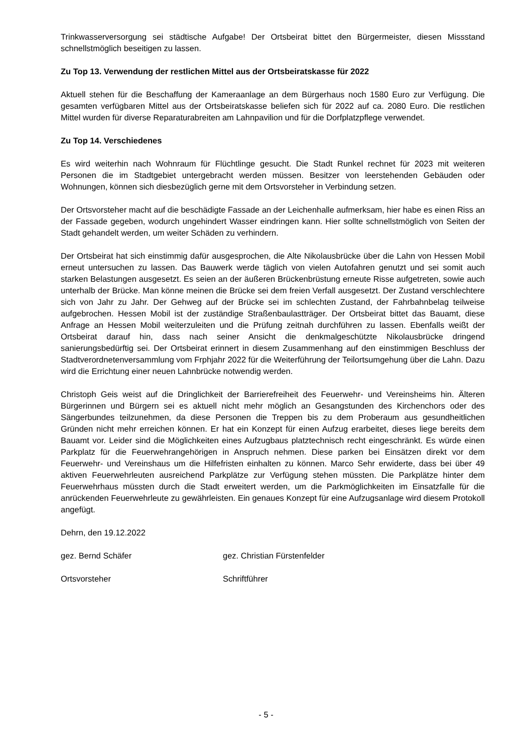Trinkwasserversorgung sei städtische Aufgabe! Der Ortsbeirat bittet den Bürgermeister, diesen Missstand schnellstmöglich beseitigen zu lassen.
Zu Top 13. Verwendung der restlichen Mittel aus der Ortsbeiratskasse für 2022
Aktuell stehen für die Beschaffung der Kameraanlage an dem Bürgerhaus noch 1580 Euro zur Verfügung. Die gesamten verfügbaren Mittel aus der Ortsbeiratskasse beliefen sich für 2022 auf ca. 2080 Euro. Die restlichen Mittel wurden für diverse Reparaturabreiten am Lahnpavilion und für die Dorfplatzpflege verwendet.
Zu Top 14. Verschiedenes
Es wird weiterhin nach Wohnraum für Flüchtlinge gesucht. Die Stadt Runkel rechnet für 2023 mit weiteren Personen die im Stadtgebiet untergebracht werden müssen. Besitzer von leerstehenden Gebäuden oder Wohnungen, können sich diesbezüglich gerne mit dem Ortsvorsteher in Verbindung setzen.
Der Ortsvorsteher macht auf die beschädigte Fassade an der Leichenhalle aufmerksam, hier habe es einen Riss an der Fassade gegeben, wodurch ungehindert Wasser eindringen kann. Hier sollte schnellstmöglich von Seiten der Stadt gehandelt werden, um weiter Schäden zu verhindern.
Der Ortsbeirat hat sich einstimmig dafür ausgesprochen, die Alte Nikolausbrücke über die Lahn von Hessen Mobil erneut untersuchen zu lassen. Das Bauwerk werde täglich von vielen Autofahren genutzt und sei somit auch starken Belastungen ausgesetzt. Es seien an der äußeren Brückenbrüstung erneute Risse aufgetreten, sowie auch unterhalb der Brücke. Man könne meinen die Brücke sei dem freien Verfall ausgesetzt. Der Zustand verschlechtere sich von Jahr zu Jahr. Der Gehweg auf der Brücke sei im schlechten Zustand, der Fahrbahnbelag teilweise aufgebrochen. Hessen Mobil ist der zuständige Straßenbaulastträger. Der Ortsbeirat bittet das Bauamt, diese Anfrage an Hessen Mobil weiterzuleiten und die Prüfung zeitnah durchführen zu lassen. Ebenfalls weißt der Ortsbeirat darauf hin, dass nach seiner Ansicht die denkmalgeschützte Nikolausbrücke dringend sanierungsbedürftig sei. Der Ortsbeirat erinnert in diesem Zusammenhang auf den einstimmigen Beschluss der Stadtverordnetenversammlung vom Frphjahr 2022 für die Weiterführung der Teilortsumgehung über die Lahn. Dazu wird die Errichtung einer neuen Lahnbrücke notwendig werden.
Christoph Geis weist auf die Dringlichkeit der Barrierefreiheit des Feuerwehr- und Vereinsheims hin. Älteren Bürgerinnen und Bürgern sei es aktuell nicht mehr möglich an Gesangstunden des Kirchenchors oder des Sängerbundes teilzunehmen, da diese Personen die Treppen bis zu dem Proberaum aus gesundheitlichen Gründen nicht mehr erreichen können. Er hat ein Konzept für einen Aufzug erarbeitet, dieses liege bereits dem Bauamt vor. Leider sind die Möglichkeiten eines Aufzugbaus platztechnisch recht eingeschränkt. Es würde einen Parkplatz für die Feuerwehrangehörigen in Anspruch nehmen. Diese parken bei Einsätzen direkt vor dem Feuerwehr- und Vereinshaus um die Hilfefristen einhalten zu können. Marco Sehr erwiderte, dass bei über 49 aktiven Feuerwehrleuten ausreichend Parkplätze zur Verfügung stehen müssten. Die Parkplätze hinter dem Feuerwehrhaus müssten durch die Stadt erweitert werden, um die Parkmöglichkeiten im Einsatzfalle für die anrückenden Feuerwehrleute zu gewährleisten. Ein genaues Konzept für eine Aufzugsanlage wird diesem Protokoll angefügt.
Dehrn, den 19.12.2022
gez. Bernd Schäfer gez. Christian Fürstenfelder
Ortsvorsteher Schriftführer
- 5 -